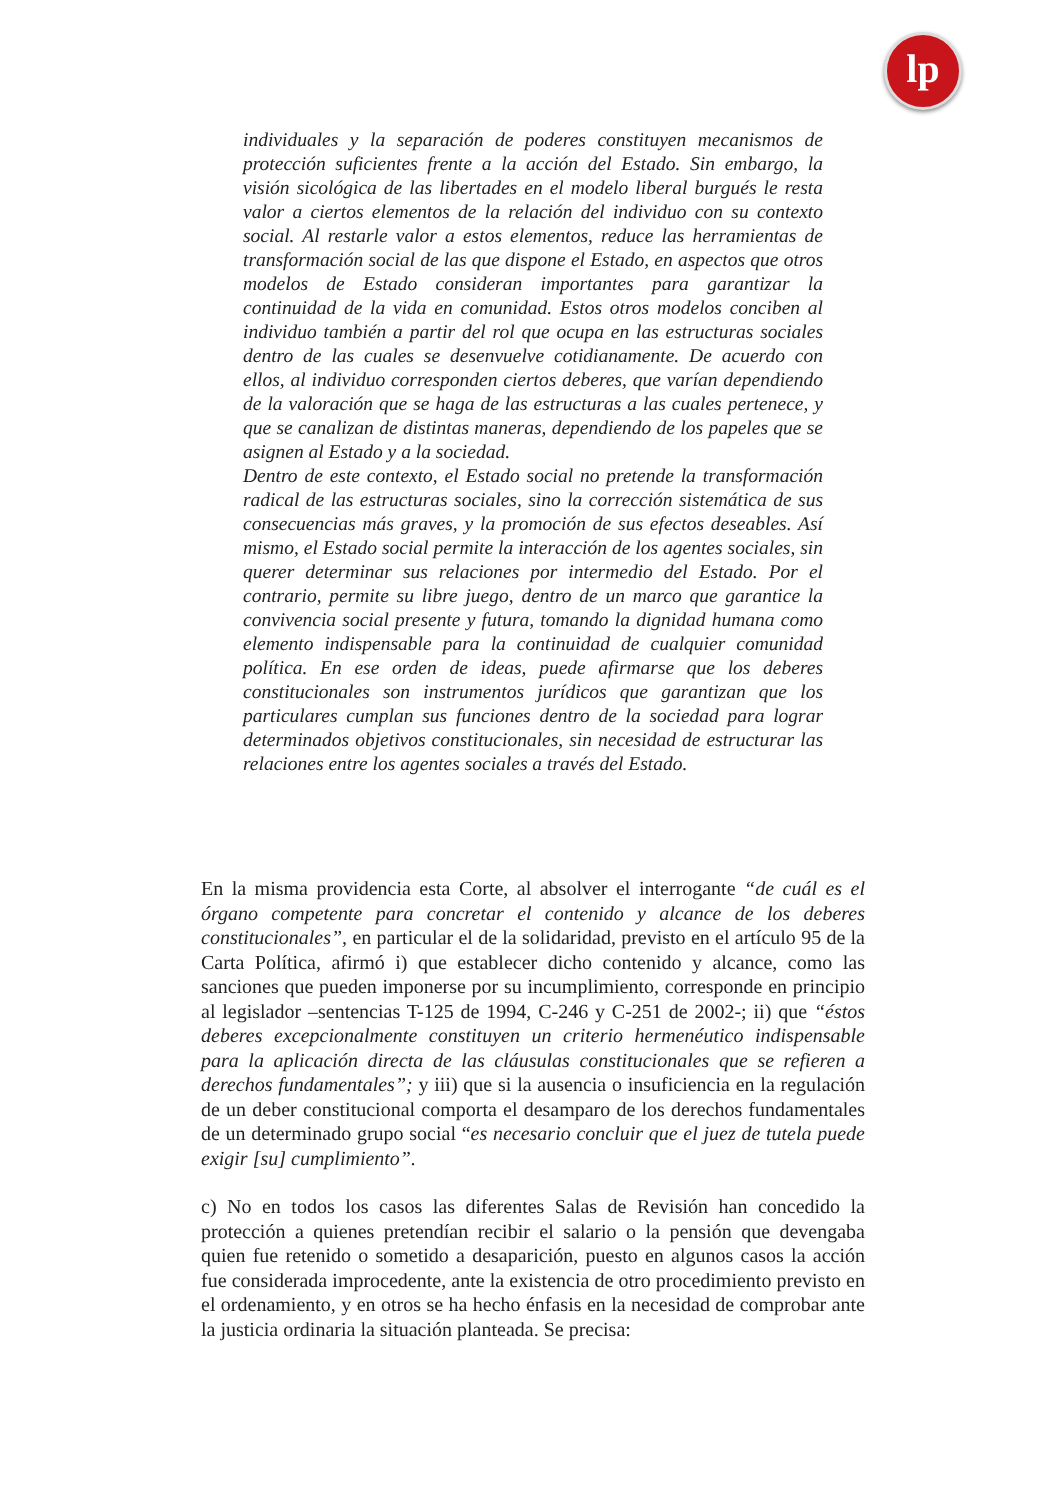lp
individuales y la separación de poderes constituyen mecanismos de protección suficientes frente a la acción del Estado. Sin embargo, la visión sicológica de las libertades en el modelo liberal burgués le resta valor a ciertos elementos de la relación del individuo con su contexto social. Al restarle valor a estos elementos, reduce las herramientas de transformación social de las que dispone el Estado, en aspectos que otros modelos de Estado consideran importantes para garantizar la continuidad de la vida en comunidad. Estos otros modelos conciben al individuo también a partir del rol que ocupa en las estructuras sociales dentro de las cuales se desenvuelve cotidianamente. De acuerdo con ellos, al individuo corresponden ciertos deberes, que varían dependiendo de la valoración que se haga de las estructuras a las cuales pertenece, y que se canalizan de distintas maneras, dependiendo de los papeles que se asignen al Estado y a la sociedad.
Dentro de este contexto, el Estado social no pretende la transformación radical de las estructuras sociales, sino la corrección sistemática de sus consecuencias más graves, y la promoción de sus efectos deseables. Así mismo, el Estado social permite la interacción de los agentes sociales, sin querer determinar sus relaciones por intermedio del Estado. Por el contrario, permite su libre juego, dentro de un marco que garantice la convivencia social presente y futura, tomando la dignidad humana como elemento indispensable para la continuidad de cualquier comunidad política. En ese orden de ideas, puede afirmarse que los deberes constitucionales son instrumentos jurídicos que garantizan que los particulares cumplan sus funciones dentro de la sociedad para lograr determinados objetivos constitucionales, sin necesidad de estructurar las relaciones entre los agentes sociales a través del Estado.
En la misma providencia esta Corte, al absolver el interrogante “de cuál es el órgano competente para concretar el contenido y alcance de los deberes constitucionales”, en particular el de la solidaridad, previsto en el artículo 95 de la Carta Política, afirmó i) que establecer dicho contenido y alcance, como las sanciones que pueden imponerse por su incumplimiento, corresponde en principio al legislador –sentencias T-125 de 1994, C-246 y C-251 de 2002-; ii) que “éstos deberes excepcionalmente constituyen un criterio hermenéutico indispensable para la aplicación directa de las cláusulas constitucionales que se refieren a derechos fundamentales”; y iii) que si la ausencia o insuficiencia en la regulación de un deber constitucional comporta el desamparo de los derechos fundamentales de un determinado grupo social “es necesario concluir que el juez de tutela puede exigir [su] cumplimiento”.
c) No en todos los casos las diferentes Salas de Revisión han concedido la protección a quienes pretendían recibir el salario o la pensión que devengaba quien fue retenido o sometido a desaparición, puesto en algunos casos la acción fue considerada improcedente, ante la existencia de otro procedimiento previsto en el ordenamiento, y en otros se ha hecho énfasis en la necesidad de comprobar ante la justicia ordinaria la situación planteada. Se precisa: